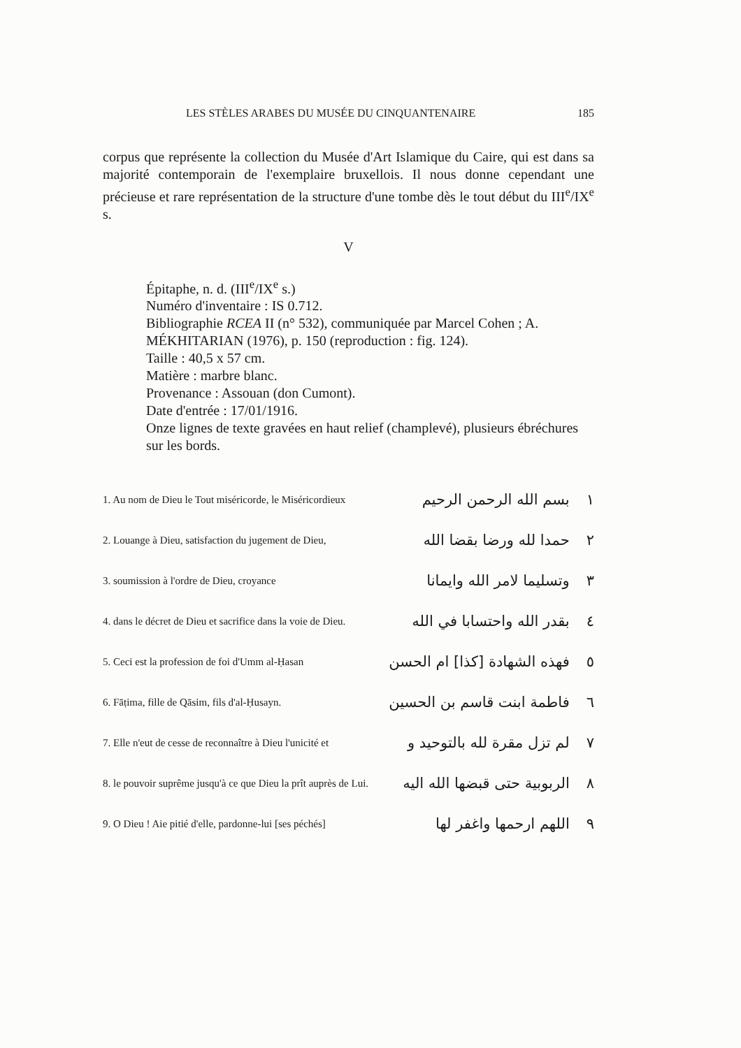LES STÈLES ARABES DU MUSÉE DU CINQUANTENAIRE 185
corpus que représente la collection du Musée d'Art Islamique du Caire, qui est dans sa majorité contemporain de l'exemplaire bruxellois. Il nous donne cependant une précieuse et rare représentation de la structure d'une tombe dès le tout début du III<sup>e</sup>/IX<sup>e</sup> s.
V
Épitaphe, n. d. (III<sup>e</sup>/IX<sup>e</sup> s.)
Numéro d'inventaire : IS 0.712.
Bibliographie RCEA II (n° 532), communiquée par Marcel Cohen ; A. MÉKHITARIAN (1976), p. 150 (reproduction : fig. 124).
Taille : 40,5 x 57 cm.
Matière : marbre blanc.
Provenance : Assouan (don Cumont).
Date d'entrée : 17/01/1916.
Onze lignes de texte gravées en haut relief (champlevé), plusieurs ébréchures sur les bords.
1. Au nom de Dieu le Tout miséricorde, le Miséricordieux ١ بسم الله الرحمن الرحيم
2. Louange à Dieu, satisfaction du jugement de Dieu, ٢ حمدا لله ورضا بقضا الله
3. soumission à l'ordre de Dieu, croyance ٣ وتسليما لامر الله وايمانا
4. dans le décret de Dieu et sacrifice dans la voie de Dieu. ٤ بقدر الله واحتسابا في الله
5. Ceci est la profession de foi d'Umm al-Ḥasan ٥ فهذه الشهادة [كذا] ام الحسن
6. Fāṭima, fille de Qāsim, fils d'al-Ḥusayn. ٦ فاطمة ابنت قاسم بن الحسين
7. Elle n'eut de cesse de reconnaître à Dieu l'unicité et ٧ لم تزل مقرة لله بالتوحيد و
8. le pouvoir suprême jusqu'à ce que Dieu la prît auprès de Lui. ٨ الربوبية حتى قبضها الله اليه
9. O Dieu ! Aie pitié d'elle, pardonne-lui [ses péchés] ٩ اللهم ارحمها واغفر لها